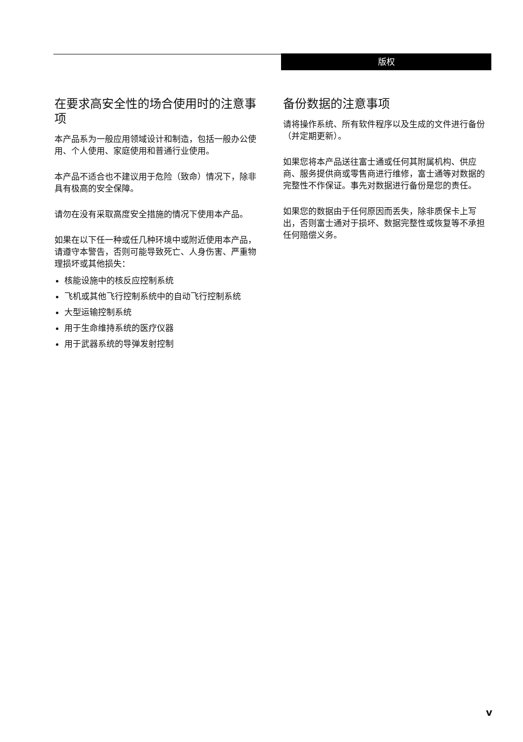版权
在要求高安全性的场合使用时的注意事项
本产品系为一般应用领域设计和制造，包括一般办公使用、个人使用、家庭使用和普通行业使用。
本产品不适合也不建议用于危险（致命）情况下，除非具有极高的安全保障。
请勿在没有采取高度安全措施的情况下使用本产品。
如果在以下任一种或任几种环境中或附近使用本产品，请遵守本警告，否则可能导致死亡、人身伤害、严重物理损坏或其他损失：
核能设施中的核反应控制系统
飞机或其他飞行控制系统中的自动飞行控制系统
大型运输控制系统
用于生命维持系统的医疗仪器
用于武器系统的导弹发射控制
备份数据的注意事项
请将操作系统、所有软件程序以及生成的文件进行备份（并定期更新）。
如果您将本产品送往富士通或任何其附属机构、供应商、服务提供商或零售商进行维修，富士通等对数据的完整性不作保证。事先对数据进行备份是您的责任。
如果您的数据由于任何原因而丢失，除非质保卡上写出，否则富士通对于损坏、数据完整性或恢复等不承担任何赔偿义务。
v